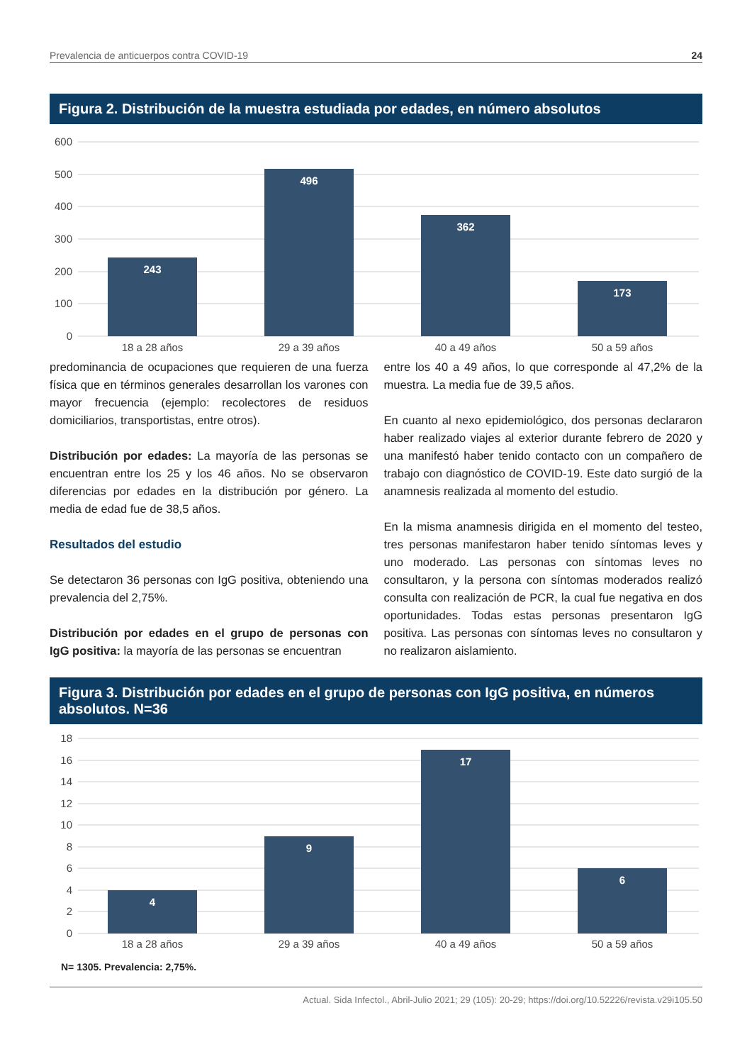Prevalencia de anticuerpos contra COVID-19 24
Figura 2. Distribución de la muestra estudiada por edades, en número absolutos
600
500
400
300
200
100
0
243
496
362
173
18 a 28 años
29 a 39 años
40 a 49 años
50 a 59 años
predominancia de ocupaciones que requieren de una fuerza física que en términos generales desarrollan los varones con mayor frecuencia (ejemplo: recolectores de residuos domiciliarios, transportistas, entre otros).
Distribución por edades: La mayoría de las personas se encuentran entre los 25 y los 46 años. No se observaron diferencias por edades en la distribución por género. La media de edad fue de 38,5 años.
Resultados del estudio
Se detectaron 36 personas con IgG positiva, obteniendo una prevalencia del 2,75%.
Distribución por edades en el grupo de personas con IgG positiva: la mayoría de las personas se encuentran
entre los 40 a 49 años, lo que corresponde al 47,2% de la muestra. La media fue de 39,5 años.
En cuanto al nexo epidemiológico, dos personas declararon haber realizado viajes al exterior durante febrero de 2020 y una manifestó haber tenido contacto con un compañero de trabajo con diagnóstico de COVID-19. Este dato surgió de la anamnesis realizada al momento del estudio.
En la misma anamnesis dirigida en el momento del testeo, tres personas manifestaron haber tenido síntomas leves y uno moderado. Las personas con síntomas leves no consultaron, y la persona con síntomas moderados realizó consulta con realización de PCR, la cual fue negativa en dos oportunidades. Todas estas personas presentaron IgG positiva. Las personas con síntomas leves no consultaron y no realizaron aislamiento.
Figura 3. Distribución por edades en el grupo de personas con IgG positiva, en números absolutos. N=36
18
16
14
12
10
8
6
4
2
0
4
9
17
6
18 a 28 años
29 a 39 años
40 a 49 años
50 a 59 años
N= 1305. Prevalencia: 2,75%.
Actual. Sida Infectol., Abril-Julio 2021; 29 (105): 20-29; https://doi.org/10.52226/revista.v29i105.50